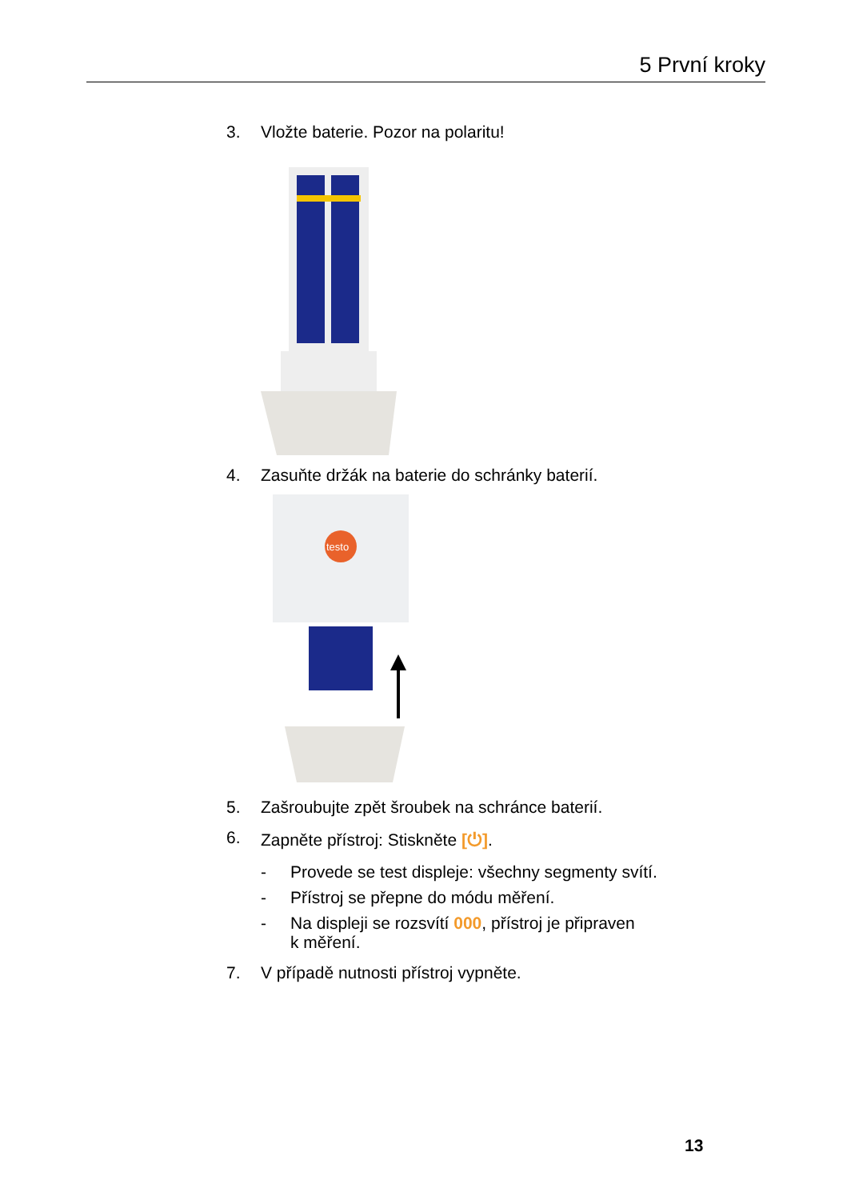5 První kroky
3. Vložte baterie. Pozor na polaritu!
4. Zasuňte držák na baterie do schránky baterií.
testo
5. Zašroubujte zpět šroubek na schránce baterií.
6. Zapněte přístroj: Stiskněte [⏻].
- Provede se test displeje: všechny segmenty svítí.
- Přístroj se přepne do módu měření.
- Na displeji se rozsvítí 000, přístroj je připraven
k měření.
7. V případě nutnosti přístroj vypněte.
13